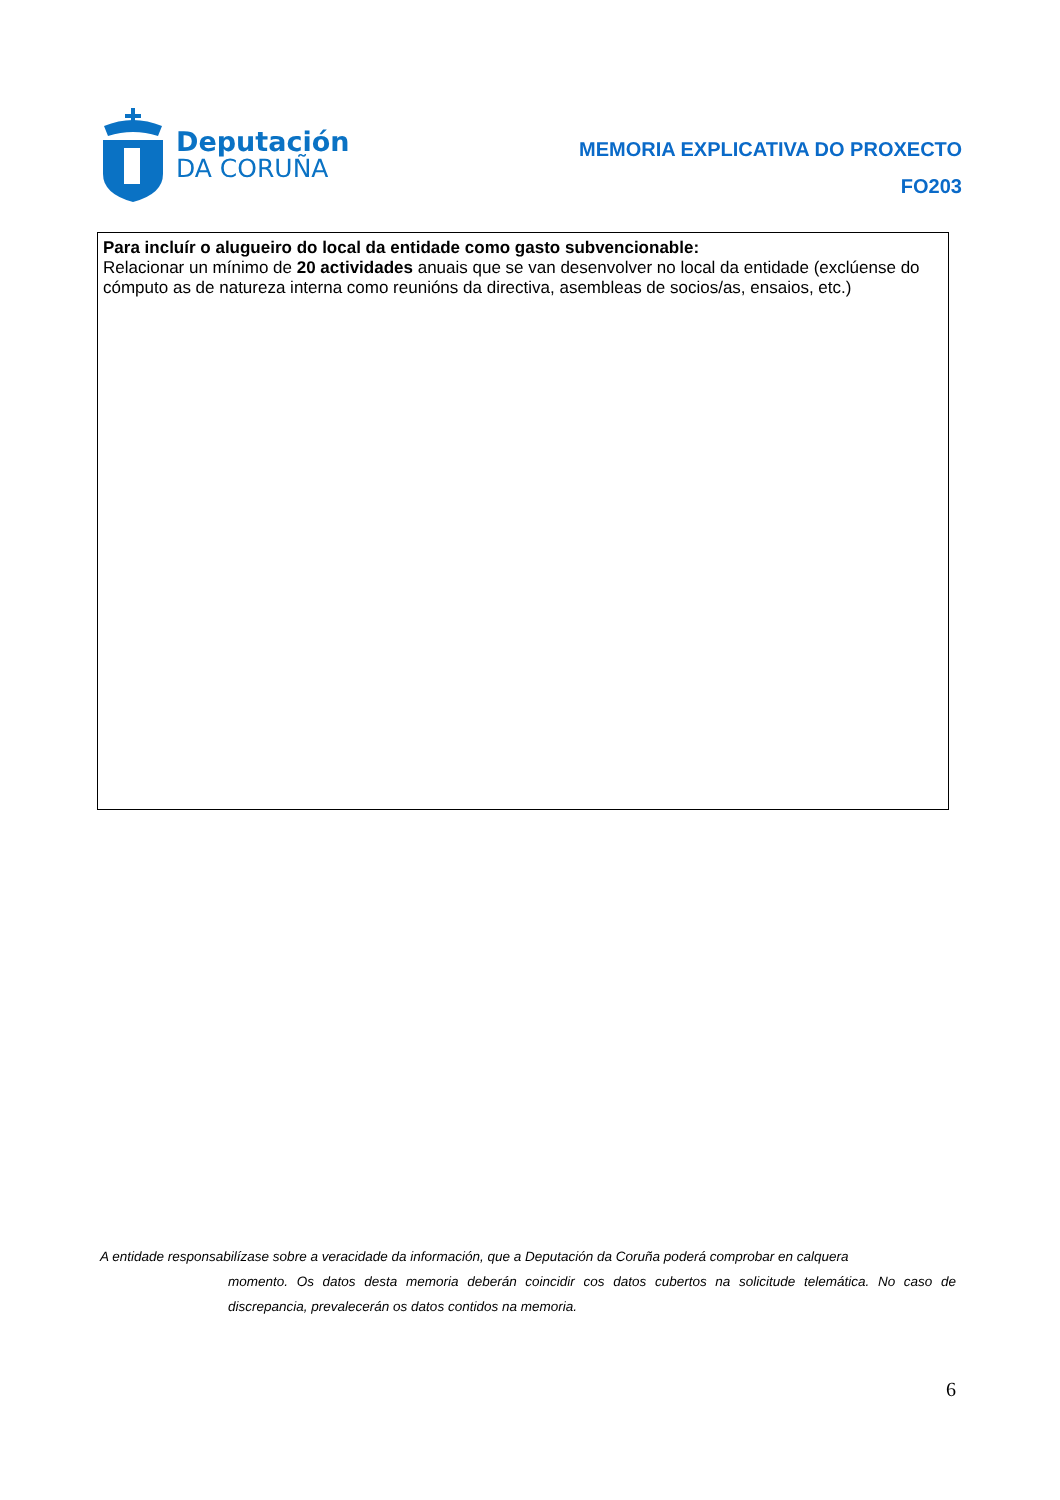Deputación
DA CORUÑA
MEMORIA EXPLICATIVA DO PROXECTO
FO203
Para incluír o alugueiro do local da entidade como gasto subvencionable:
Relacionar un mínimo de 20 actividades anuais que se van desenvolver no local da entidade (exclúense do cómputo as de natureza interna como reunións da directiva, asembleas de socios/as, ensaios, etc.)
A entidade responsabilízase sobre a veracidade da información, que a Deputación da Coruña poderá comprobar en calquera
momento. Os datos desta memoria deberán coincidir cos datos cubertos na solicitude telemática. No caso de discrepancia, prevalecerán os datos contidos na memoria.
6